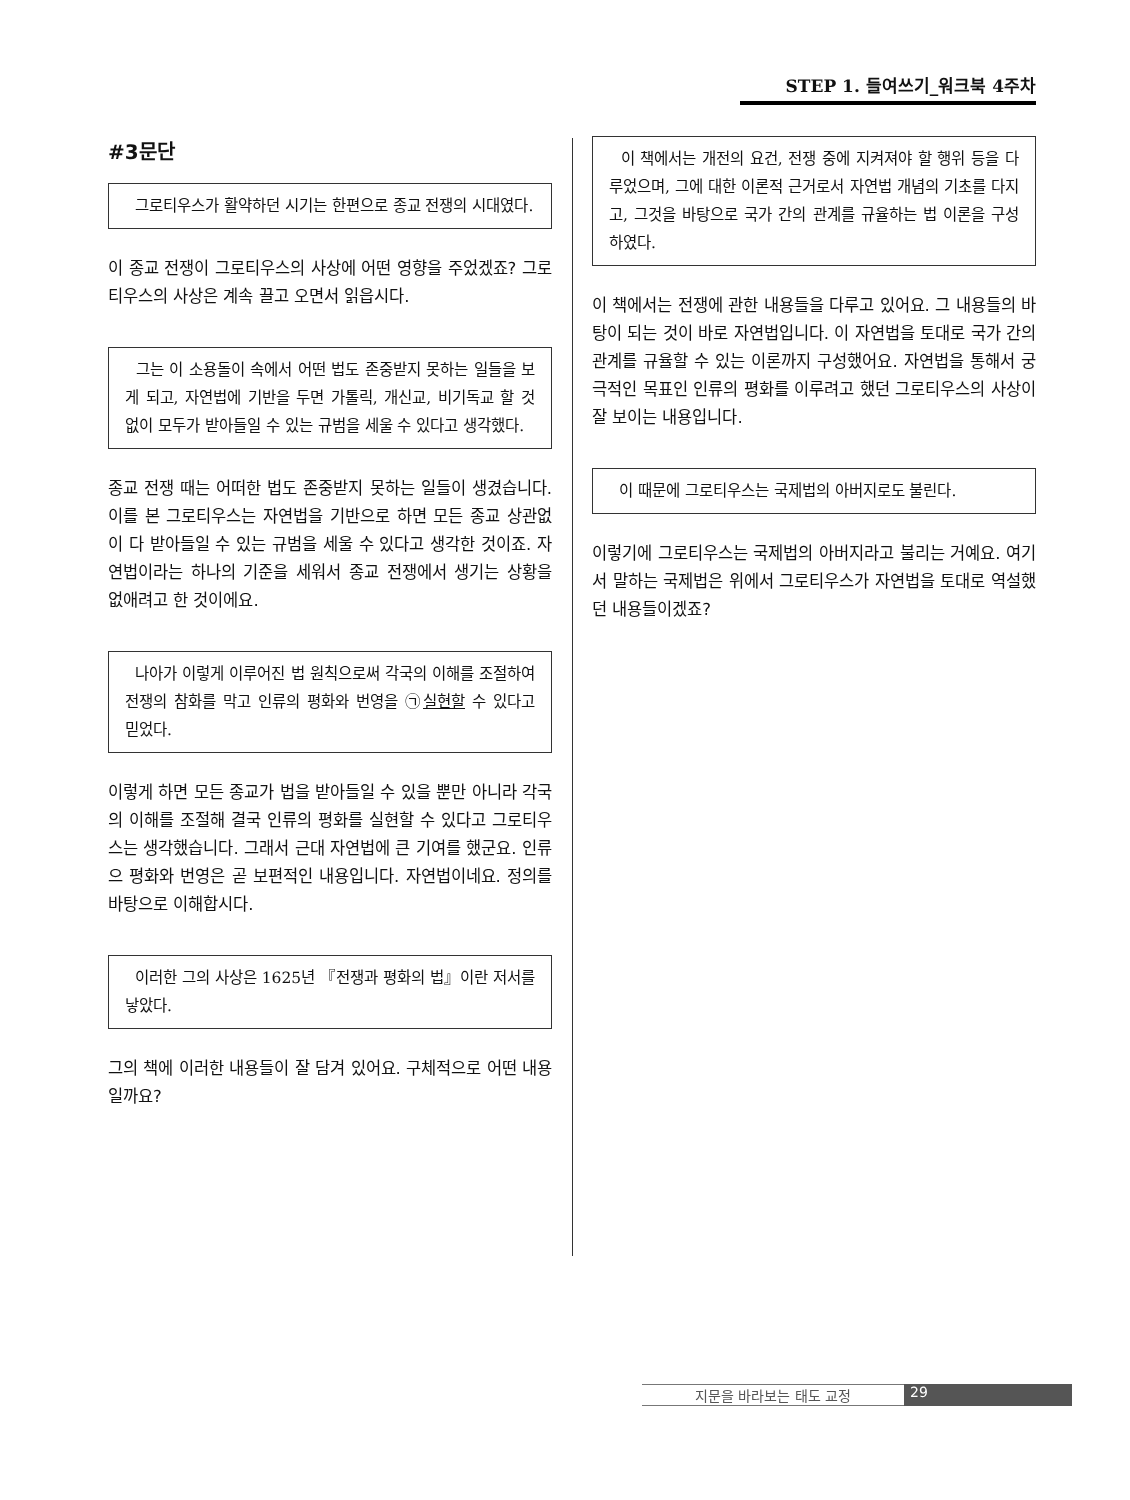STEP 1. 들여쓰기_워크북 4주차
#3문단
그로티우스가 활약하던 시기는 한편으로 종교 전쟁의 시대였다.
이 종교 전쟁이 그로티우스의 사상에 어떤 영향을 주었겠죠? 그로티우스의 사상은 계속 끌고 오면서 읽읍시다.
그는 이 소용돌이 속에서 어떤 법도 존중받지 못하는 일들을 보게 되고, 자연법에 기반을 두면 가톨릭, 개신교, 비기독교 할 것 없이 모두가 받아들일 수 있는 규범을 세울 수 있다고 생각했다.
종교 전쟁 때는 어떠한 법도 존중받지 못하는 일들이 생겼습니다. 이를 본 그로티우스는 자연법을 기반으로 하면 모든 종교 상관없이 다 받아들일 수 있는 규범을 세울 수 있다고 생각한 것이죠. 자연법이라는 하나의 기준을 세워서 종교 전쟁에서 생기는 상황을 없애려고 한 것이에요.
나아가 이렇게 이루어진 법 원칙으로써 각국의 이해를 조절하여 전쟁의 참화를 막고 인류의 평화와 번영을 ㉠실현할 수 있다고 믿었다.
이렇게 하면 모든 종교가 법을 받아들일 수 있을 뿐만 아니라 각국의 이해를 조절해 결국 인류의 평화를 실현할 수 있다고 그로티우스는 생각했습니다. 그래서 근대 자연법에 큰 기여를 했군요. 인류으 평화와 번영은 곧 보편적인 내용입니다. 자연법이네요. 정의를 바탕으로 이해합시다.
이러한 그의 사상은 1625년 『전쟁과 평화의 법』이란 저서를 낳았다.
그의 책에 이러한 내용들이 잘 담겨 있어요. 구체적으로 어떤 내용일까요?
이 책에서는 개전의 요건, 전쟁 중에 지켜져야 할 행위 등을 다루었으며, 그에 대한 이론적 근거로서 자연법 개념의 기초를 다지고, 그것을 바탕으로 국가 간의 관계를 규율하는 법 이론을 구성하였다.
이 책에서는 전쟁에 관한 내용들을 다루고 있어요. 그 내용들의 바탕이 되는 것이 바로 자연법입니다. 이 자연법을 토대로 국가 간의 관계를 규율할 수 있는 이론까지 구성했어요. 자연법을 통해서 궁극적인 목표인 인류의 평화를 이루려고 했던 그로티우스의 사상이 잘 보이는 내용입니다.
이 때문에 그로티우스는 국제법의 아버지로도 불린다.
이렇기에 그로티우스는 국제법의 아버지라고 불리는 거예요. 여기서 말하는 국제법은 위에서 그로티우스가 자연법을 토대로 역설했던 내용들이겠죠?
지문을 바라보는 태도 교정 29